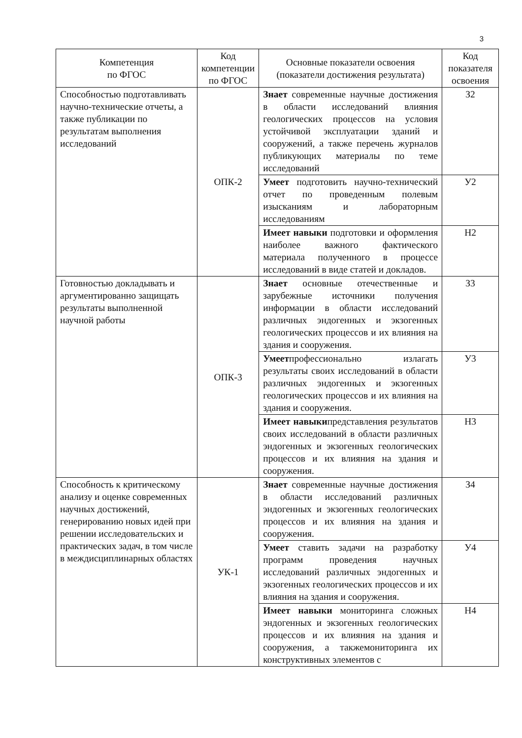3
| Компетенция по ФГОС | Код компетенции по ФГОС | Основные показатели освоения (показатели достижения результата) | Код показателя освоения |
| --- | --- | --- | --- |
| Способностью подготавливать научно-технические отчеты, а также публикации по результатам выполнения исследований | ОПК-2 | Знает современные научные достижения в области исследований влияния геологических процессов на условия устойчивой эксплуатации зданий и сооружений, а также перечень журналов публикующих материалы по теме исследований | З2 |
| | | Умеет подготовить научно-технический отчет по проведенным полевым изысканиям и лабораторным исследованиям | У2 |
| | | Имеет навыки подготовки и оформления наиболее важного фактического материала полученного в процессе исследований в виде статей и докладов. | Н2 |
| Готовностью докладывать и аргументированно защищать результаты выполненной научной работы | ОПК-3 | Знает основные отечественные и зарубежные источники получения информации в области исследований различных эндогенных и экзогенных геологических процессов и их влияния на здания и сооружения. | З3 |
| | | Умеет профессионально излагать результаты своих исследований в области различных эндогенных и экзогенных геологических процессов и их влияния на здания и сооружения. | У3 |
| | | Имеет навыки представления результатов своих исследований в области различных эндогенных и экзогенных геологических процессов и их влияния на здания и сооружения. | Н3 |
| Способность к критическому анализу и оценке современных научных достижений, генерированию новых идей при решении исследовательских и практических задач, в том числе в междисциплинарных областях | УК-1 | Знает современные научные достижения в области исследований различных эндогенных и экзогенных геологических процессов и их влияния на здания и сооружения. | З4 |
| | | Умеет ставить задачи на разработку программ проведения научных исследований различных эндогенных и экзогенных геологических процессов и их влияния на здания и сооружения. | У4 |
| | | Имеет навыки мониторинга сложных эндогенных и экзогенных геологических процессов и их влияния на здания и сооружения, а такжемониторинга их конструктивных элементов с | Н4 |